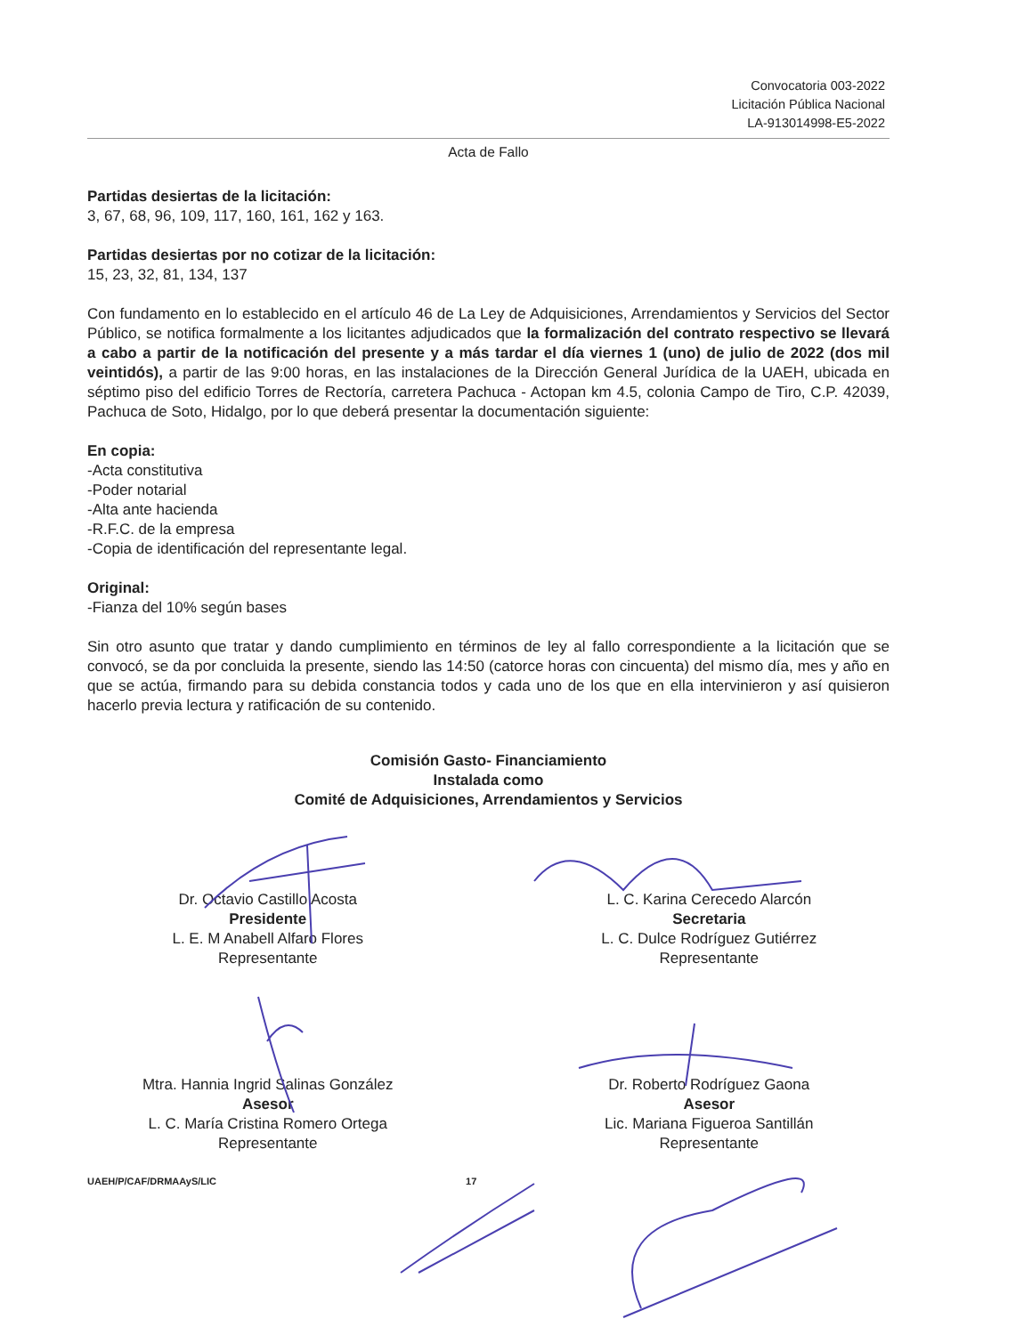Convocatoria 003-2022
Licitación Pública Nacional
LA-913014998-E5-2022
Acta de Fallo
Partidas desiertas de la licitación:
3, 67, 68, 96, 109, 117, 160, 161, 162 y 163.
Partidas desiertas por no cotizar de la licitación:
15, 23, 32, 81, 134, 137
Con fundamento en lo establecido en el artículo 46 de La Ley de Adquisiciones, Arrendamientos y Servicios del Sector Público, se notifica formalmente a los licitantes adjudicados que la formalización del contrato respectivo se llevará a cabo a partir de la notificación del presente y a más tardar el día viernes 1 (uno) de julio de 2022 (dos mil veintidós), a partir de las 9:00 horas, en las instalaciones de la Dirección General Jurídica de la UAEH, ubicada en séptimo piso del edificio Torres de Rectoría, carretera Pachuca - Actopan km 4.5, colonia Campo de Tiro, C.P. 42039, Pachuca de Soto, Hidalgo, por lo que deberá presentar la documentación siguiente:
En copia:
-Acta constitutiva
-Poder notarial
-Alta ante hacienda
-R.F.C. de la empresa
-Copia de identificación del representante legal.
Original:
-Fianza del 10% según bases
Sin otro asunto que tratar y dando cumplimiento en términos de ley al fallo correspondiente a la licitación que se convocó, se da por concluida la presente, siendo las 14:50 (catorce horas con cincuenta) del mismo día, mes y año en que se actúa, firmando para su debida constancia todos y cada uno de los que en ella intervinieron y así quisieron hacerlo previa lectura y ratificación de su contenido.
Comisión Gasto- Financiamiento
Instalada como
Comité de Adquisiciones, Arrendamientos y Servicios
Dr. Octavio Castillo Acosta
Presidente
L. E. M Anabell Alfaro Flores
Representante
L. C. Karina Cerecedo Alarcón
Secretaria
L. C. Dulce Rodríguez Gutiérrez
Representante
Mtra. Hannia Ingrid Salinas González
Asesor
L. C. María Cristina Romero Ortega
Representante
Dr. Roberto Rodríguez Gaona
Asesor
Lic. Mariana Figueroa Santillán
Representante
UAEH/P/CAF/DRMAAyS/LIC 17